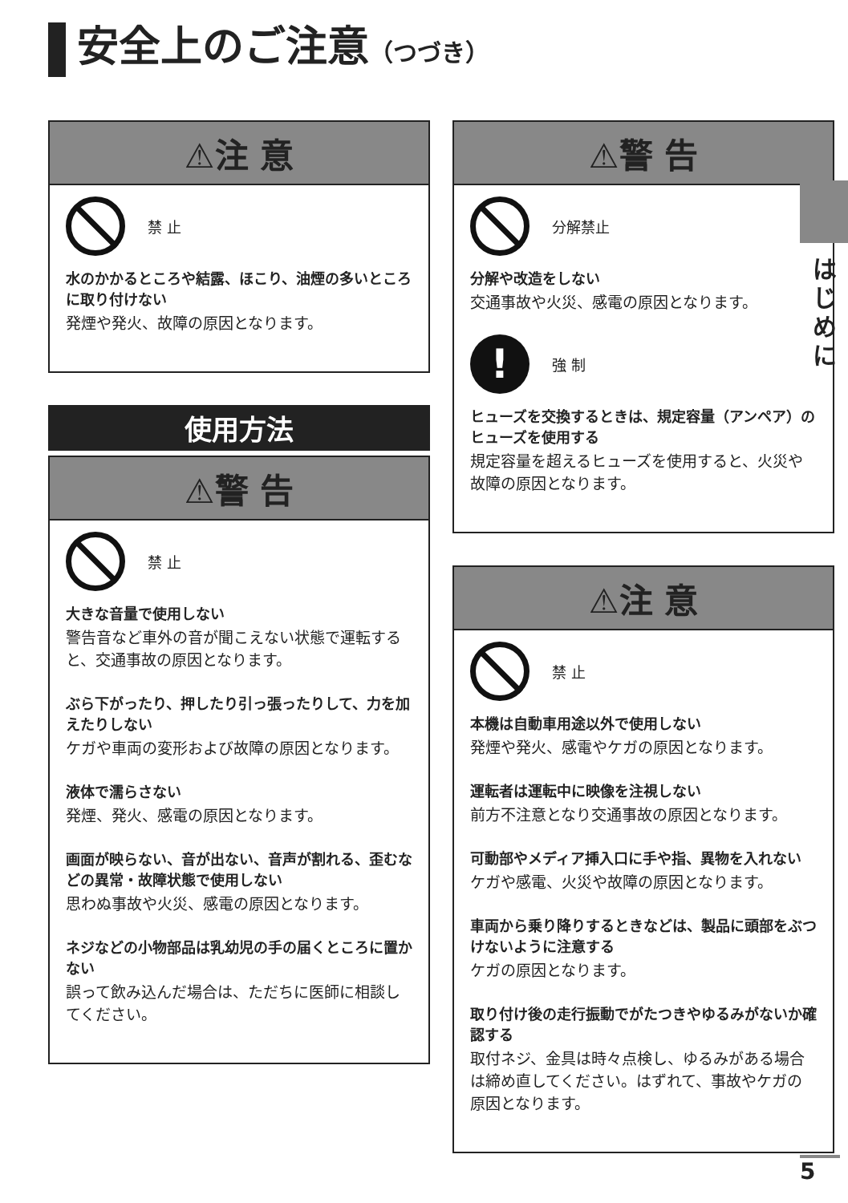安全上のご注意（つづき）
⚠注 意
禁 止
水のかかるところや結露、ほこり、油煙の多いところに取り付けない
発煙や発火、故障の原因となります。
使用方法
⚠警 告
禁 止
大きな音量で使用しない
警告音など車外の音が聞こえない状態で運転すると、交通事故の原因となります。
ぶら下がったり、押したり引っ張ったりして、力を加えたりしない
ケガや車両の変形および故障の原因となります。
液体で濡らさない
発煙、発火、感電の原因となります。
画面が映らない、音が出ない、音声が割れる、歪むなどの異常・故障状態で使用しない
思わぬ事故や火災、感電の原因となります。
ネジなどの小物部品は乳幼児の手の届くところに置かない
誤って飲み込んだ場合は、ただちに医師に相談してください。
⚠警 告
分解禁止
分解や改造をしない
交通事故や火災、感電の原因となります。
!
強 制
ヒューズを交換するときは、規定容量（アンペア）のヒューズを使用する
規定容量を超えるヒューズを使用すると、火災や故障の原因となります。
⚠注 意
禁 止
本機は自動車用途以外で使用しない
発煙や発火、感電やケガの原因となります。
運転者は運転中に映像を注視しない
前方不注意となり交通事故の原因となります。
可動部やメディア挿入口に手や指、異物を入れない
ケガや感電、火災や故障の原因となります。
車両から乗り降りするときなどは、製品に頭部をぶつけないように注意する
ケガの原因となります。
取り付け後の走行振動でがたつきやゆるみがないか確認する
取付ネジ、金具は時々点検し、ゆるみがある場合は締め直してください。はずれて、事故やケガの原因となります。
はじめに
5